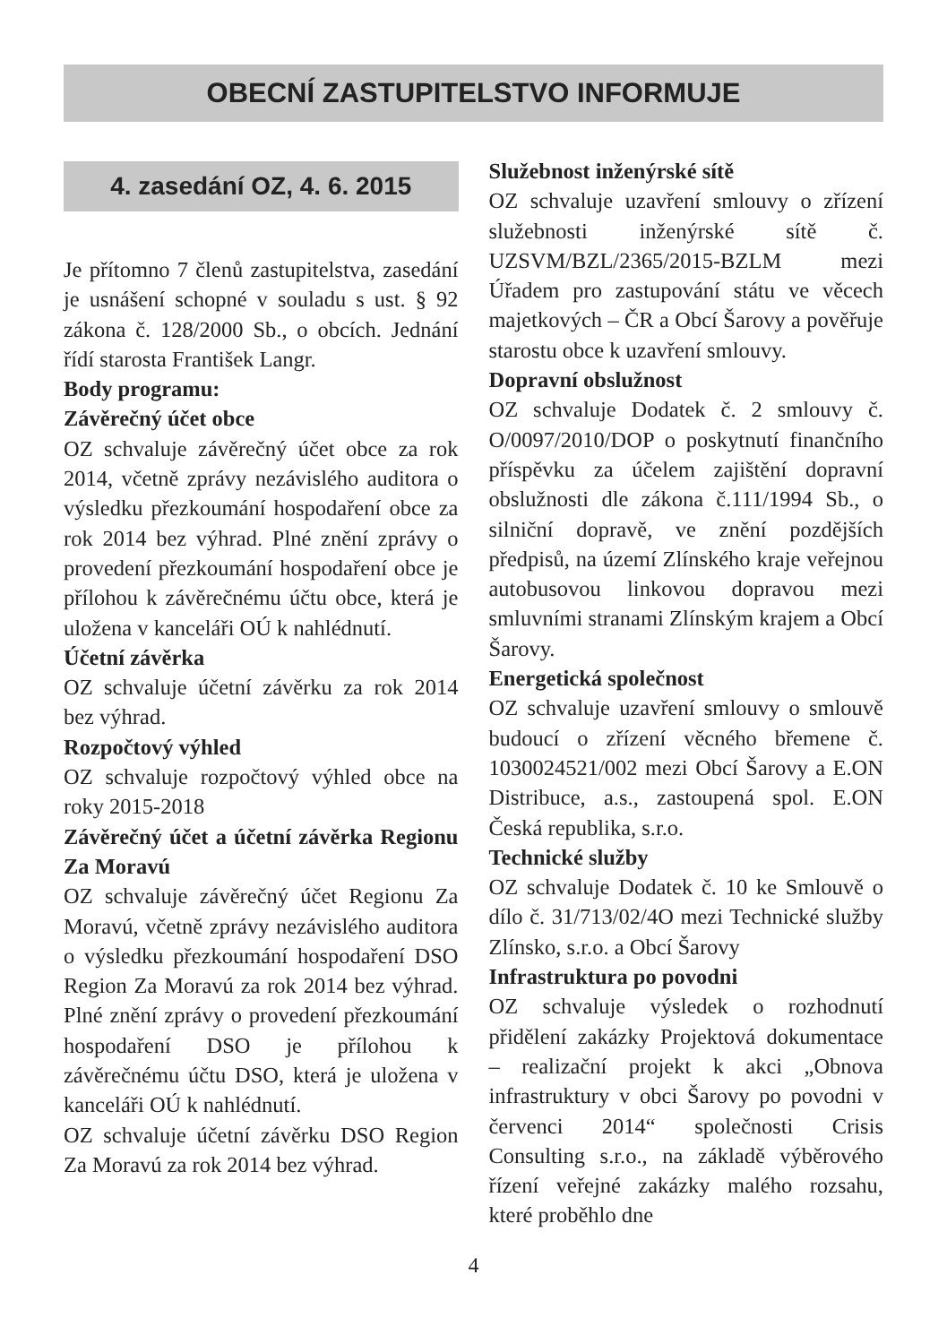OBECNÍ ZASTUPITELSTVO INFORMUJE
4. zasedání OZ, 4. 6. 2015
Je přítomno 7 členů zastupitelstva, zasedání je usnášení schopné v souladu s ust. § 92 zákona č. 128/2000 Sb., o obcích. Jednání řídí starosta František Langr.
Body programu:
Závěrečný účet obce
OZ schvaluje závěrečný účet obce za rok 2014, včetně zprávy nezávislého auditora o výsledku přezkoumání hospodaření obce za rok 2014 bez výhrad. Plné znění zprávy o provedení přezkoumání hospodaření obce je přílohou k závěrečnému účtu obce, která je uložena v kanceláři OÚ k nahlédnutí.
Účetní závěrka
OZ schvaluje účetní závěrku za rok 2014 bez výhrad.
Rozpočtový výhled
OZ schvaluje rozpočtový výhled obce na roky 2015-2018
Závěrečný účet a účetní závěrka Regionu Za Moravú
OZ schvaluje závěrečný účet Regionu Za Moravú, včetně zprávy nezávislého auditora o výsledku přezkoumání hospodaření DSO Region Za Moravú za rok 2014 bez výhrad. Plné znění zprávy o provedení přezkoumání hospodaření DSO je přílohou k závěrečnému účtu DSO, která je uložena v kanceláři OÚ k nahlédnutí.
OZ schvaluje účetní závěrku DSO Region Za Moravú za rok 2014 bez výhrad.
Služebnost inženýrské sítě
OZ schvaluje uzavření smlouvy o zřízení služebnosti inženýrské sítě č. UZSVM/BZL/2365/2015-BZLM mezi Úřadem pro zastupování státu ve věcech majetkových – ČR a Obcí Šarovy a pověřuje starostu obce k uzavření smlouvy.
Dopravní obslužnost
OZ schvaluje Dodatek č. 2 smlouvy č. O/0097/2010/DOP o poskytnutí finančního příspěvku za účelem zajištění dopravní obslužnosti dle zákona č.111/1994 Sb., o silniční dopravě, ve znění pozdějších předpisů, na území Zlínského kraje veřejnou autobusovou linkovou dopravou mezi smluvními stranami Zlínským krajem a Obcí Šarovy.
Energetická společnost
OZ schvaluje uzavření smlouvy o smlouvě budoucí o zřízení věcného břemene č. 1030024521/002 mezi Obcí Šarovy a E.ON Distribuce, a.s., zastoupená spol. E.ON Česká republika, s.r.o.
Technické služby
OZ schvaluje Dodatek č. 10 ke Smlouvě o dílo č. 31/713/02/4O mezi Technické služby Zlínsko, s.r.o. a Obcí Šarovy
Infrastruktura po povodni
OZ schvaluje výsledek o rozhodnutí přidělení zakázky Projektová dokumentace – realizační projekt k akci „Obnova infrastruktury v obci Šarovy po povodni v červenci 2014“ společnosti Crisis Consulting s.r.o., na základě výběrového řízení veřejné zakázky malého rozsahu, které proběhlo dne
4